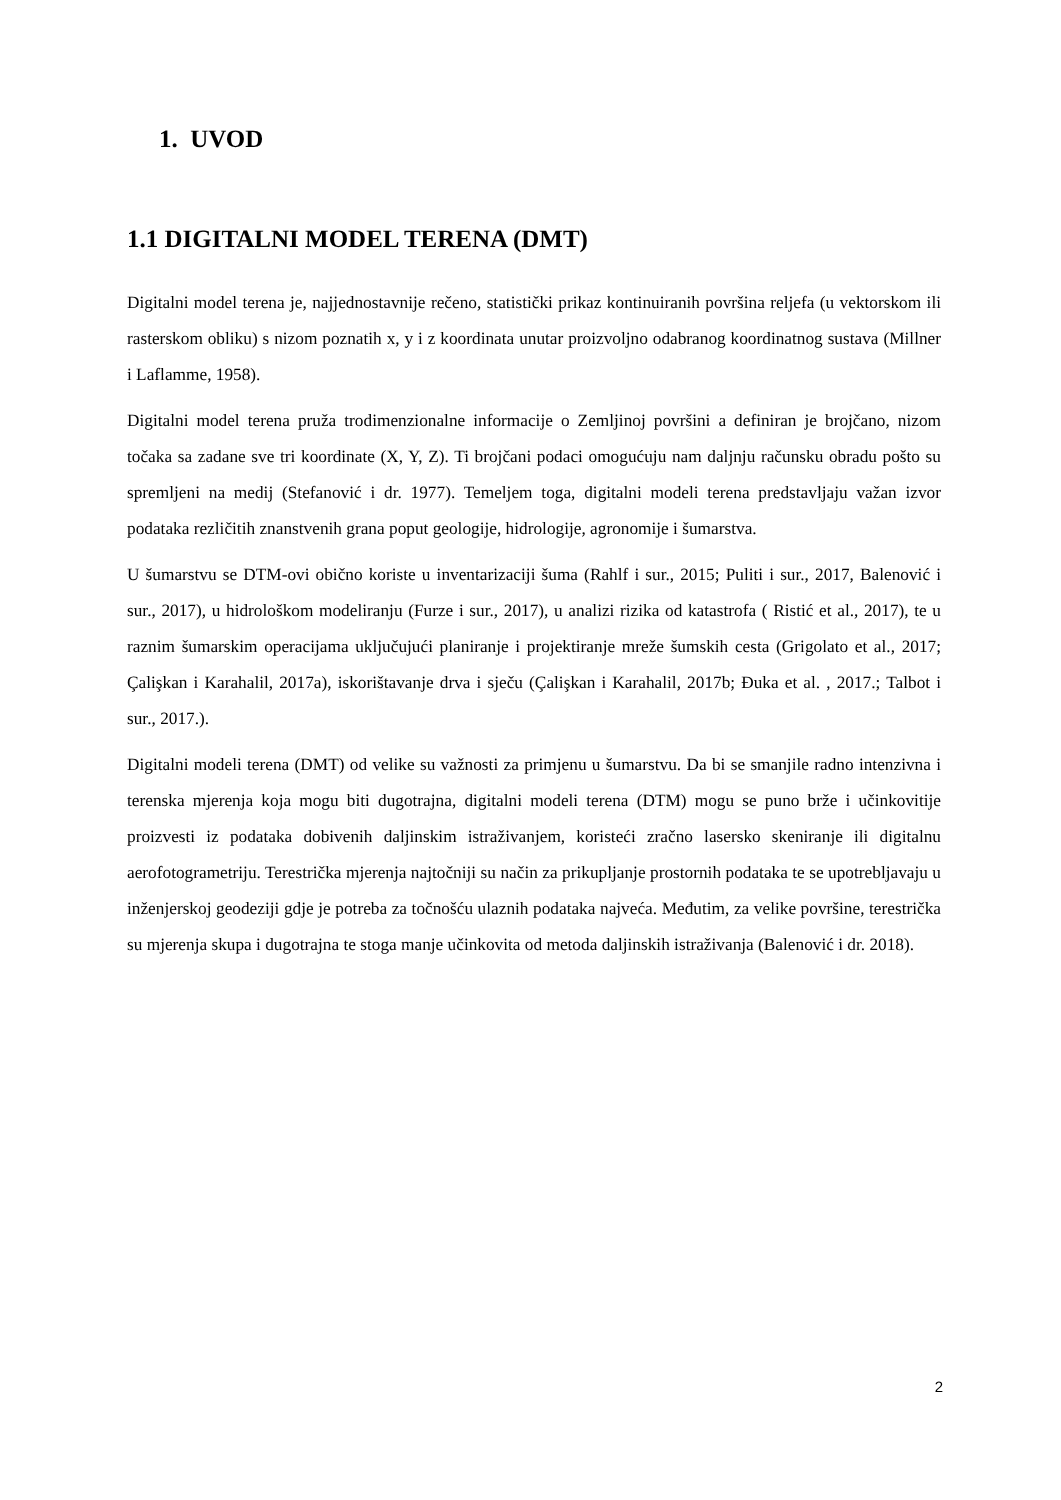1. UVOD
1.1 DIGITALNI MODEL TERENA (DMT)
Digitalni model terena je, najjednostavnije rečeno, statistički prikaz kontinuiranih površina reljefa (u vektorskom ili rasterskom obliku) s nizom poznatih x, y i z koordinata unutar proizvoljno odabranog koordinatnog sustava (Millner i Laflamme, 1958).
Digitalni model terena pruža trodimenzionalne informacije o Zemljinoj površini a definiran je brojčano, nizom točaka sa zadane sve tri koordinate (X, Y, Z). Ti brojčani podaci omogućuju nam daljnju računsku obradu pošto su spremljeni na medij (Stefanović i dr. 1977). Temeljem toga, digitalni modeli terena predstavljaju važan izvor podataka rezličitih znanstvenih grana poput geologije, hidrologije, agronomije i šumarstva.
U šumarstvu se DTM-ovi obično koriste u inventarizaciji šuma (Rahlf i sur., 2015; Puliti i sur., 2017, Balenović i sur., 2017), u hidrološkom modeliranju (Furze i sur., 2017), u analizi rizika od katastrofa ( Ristić et al., 2017), te u raznim šumarskim operacijama uključujući planiranje i projektiranje mreže šumskih cesta (Grigolato et al., 2017; Çalişkan i Karahalil, 2017a), iskorištavanje drva i sječu (Çalişkan i Karahalil, 2017b; Đuka et al. , 2017.; Talbot i sur., 2017.).
Digitalni modeli terena (DMT) od velike su važnosti za primjenu u šumarstvu. Da bi se smanjile radno intenzivna i terenska mjerenja koja mogu biti dugotrajna, digitalni modeli terena (DTM) mogu se puno brže i učinkovitije proizvesti iz podataka dobivenih daljinskim istraživanjem, koristeći zračno lasersko skeniranje ili digitalnu aerofotogrametriju. Terestrička mjerenja najtočniji su način za prikupljanje prostornih podataka te se upotrebljavaju u inženjerskoj geodeziji gdje je potreba za točnošću ulaznih podataka najveća. Međutim, za velike površine, terestrička su mjerenja skupa i dugotrajna te stoga manje učinkovita od metoda daljinskih istraživanja (Balenović i dr. 2018).
2